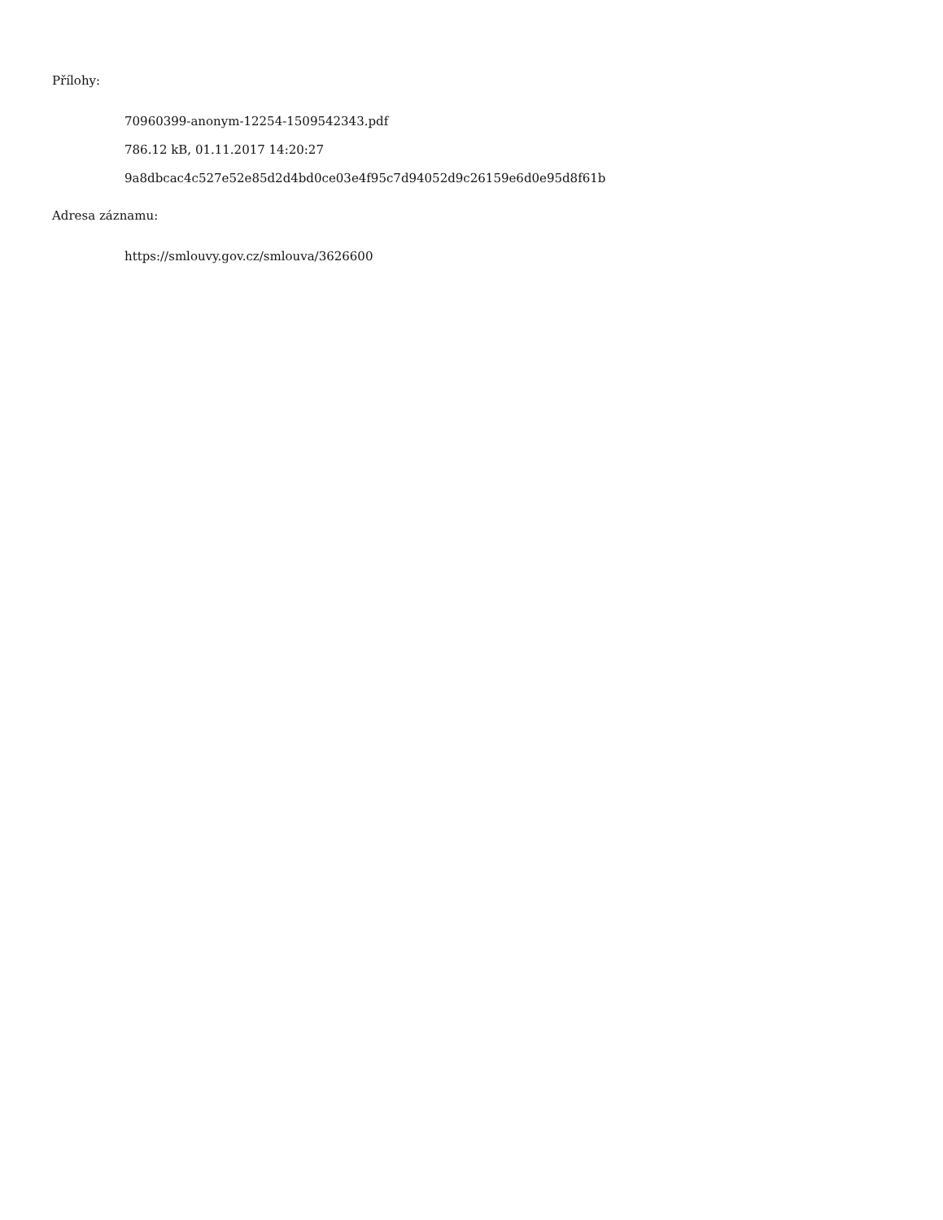Přílohy:
70960399-anonym-12254-1509542343.pdf
786.12 kB, 01.11.2017 14:20:27
9a8dbcac4c527e52e85d2d4bd0ce03e4f95c7d94052d9c26159e6d0e95d8f61b
Adresa záznamu:
https://smlouvy.gov.cz/smlouva/3626600